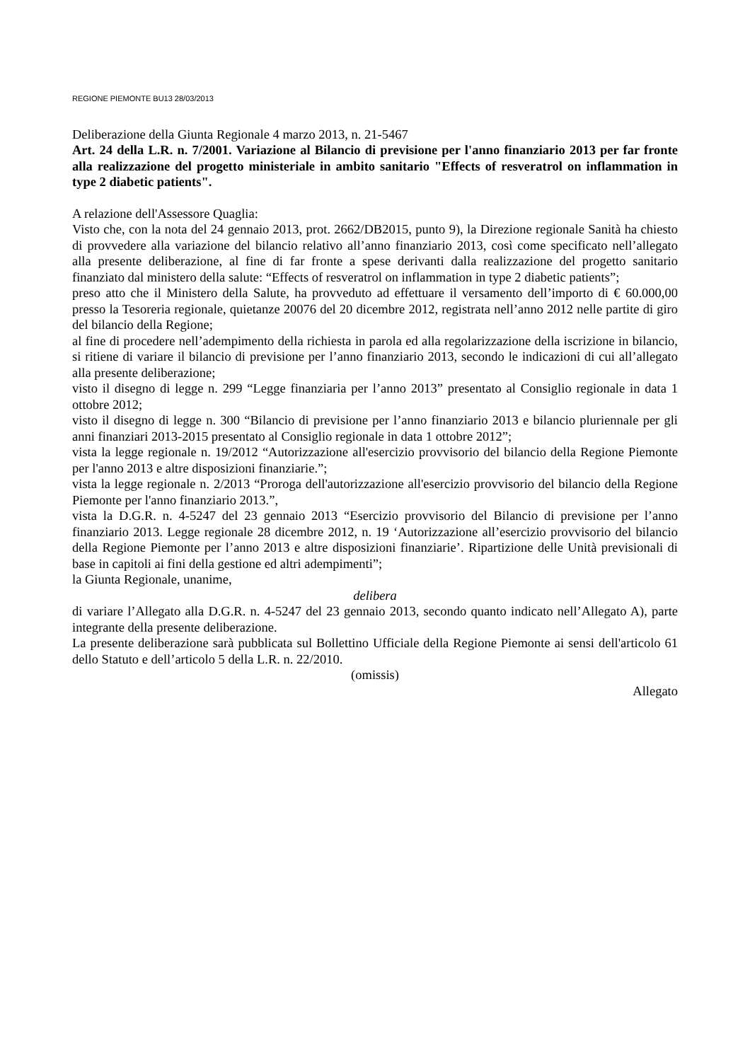REGIONE PIEMONTE BU13 28/03/2013
Deliberazione della Giunta Regionale 4 marzo 2013, n. 21-5467
Art. 24 della L.R. n. 7/2001. Variazione al Bilancio di previsione per l'anno finanziario 2013 per far fronte alla realizzazione del progetto ministeriale in ambito sanitario "Effects of resveratrol on inflammation in type 2 diabetic patients".
A relazione dell'Assessore Quaglia:
Visto che, con la nota del 24 gennaio 2013, prot. 2662/DB2015, punto 9), la Direzione regionale Sanità ha chiesto di provvedere alla variazione del bilancio relativo all’anno finanziario 2013, così come specificato nell’allegato alla presente deliberazione, al fine di far fronte a spese derivanti dalla realizzazione del progetto sanitario finanziato dal ministero della salute: “Effects of resveratrol on inflammation in type 2 diabetic patients”;
preso atto che il Ministero della Salute, ha provveduto ad effettuare il versamento dell’importo di € 60.000,00 presso la Tesoreria regionale, quietanze 20076 del 20 dicembre 2012, registrata nell’anno 2012 nelle partite di giro del bilancio della Regione;
al fine di procedere nell’adempimento della richiesta in parola ed alla regolarizzazione della iscrizione in bilancio, si ritiene di variare il bilancio di previsione per l’anno finanziario 2013, secondo le indicazioni di cui all’allegato alla presente deliberazione;
visto il disegno di legge n. 299 “Legge finanziaria per l’anno 2013” presentato al Consiglio regionale in data 1 ottobre 2012;
visto il disegno di legge n. 300 “Bilancio di previsione per l’anno finanziario 2013 e bilancio pluriennale per gli anni finanziari 2013-2015 presentato al Consiglio regionale in data 1 ottobre 2012”;
vista la legge regionale n. 19/2012 “Autorizzazione all'esercizio provvisorio del bilancio della Regione Piemonte per l'anno 2013 e altre disposizioni finanziarie.”;
vista la legge regionale n. 2/2013 “Proroga dell'autorizzazione all'esercizio provvisorio del bilancio della Regione Piemonte per l'anno finanziario 2013.”,
vista la D.G.R. n. 4-5247 del 23 gennaio 2013 “Esercizio provvisorio del Bilancio di previsione per l’anno finanziario 2013. Legge regionale 28 dicembre 2012, n. 19 ‘Autorizzazione all’esercizio provvisorio del bilancio della Regione Piemonte per l’anno 2013 e altre disposizioni finanziarie’. Ripartizione delle Unità previsionali di base in capitoli ai fini della gestione ed altri adempimenti”;
la Giunta Regionale, unanime,
delibera
di variare l’Allegato alla D.G.R. n. 4-5247 del 23 gennaio 2013, secondo quanto indicato nell’Allegato A), parte integrante della presente deliberazione.
La presente deliberazione sarà pubblicata sul Bollettino Ufficiale della Regione Piemonte ai sensi dell'articolo 61 dello Statuto e dell’articolo 5 della L.R. n. 22/2010.
(omissis)
Allegato